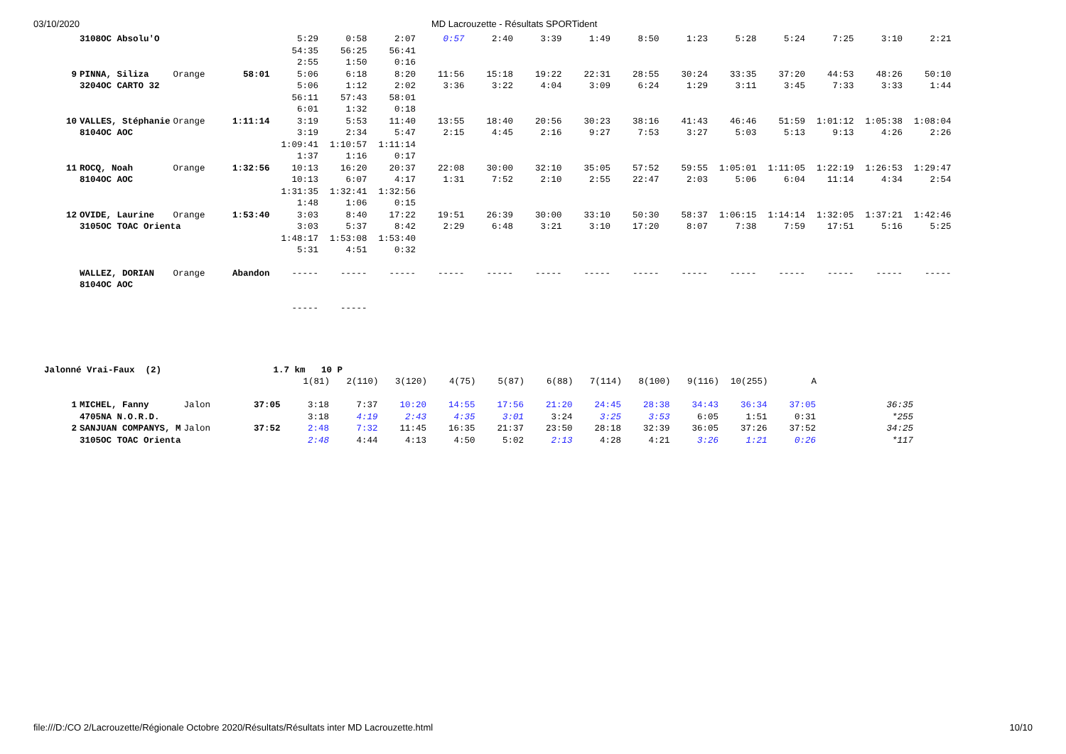03/10/2020 MD Lacrouzette - Résultats SPORTident
| | 3108OC Absolu'O | | | 5:29 | 0:58 | 2:07 | 0:57 | 2:40 | 3:39 | 1:49 | 8:50 | 1:23 | 5:28 | 5:24 | 7:25 | 3:10 | 2:21 |
| | | | | 54:35 | 56:25 | 56:41 | | | | | | | | | | | |
| | | | | 2:55 | 1:50 | 0:16 | | | | | | | | | | | |
| 9 | PINNA, Siliza | Orange | 58:01 | 5:06 | 6:18 | 8:20 | 11:56 | 15:18 | 19:22 | 22:31 | 28:55 | 30:24 | 33:35 | 37:20 | 44:53 | 48:26 | 50:10 |
| | 3204OC CARTO 32 | | | 5:06 | 1:12 | 2:02 | 3:36 | 3:22 | 4:04 | 3:09 | 6:24 | 1:29 | 3:11 | 3:45 | 7:33 | 3:33 | 1:44 |
| | | | | 56:11 | 57:43 | 58:01 | | | | | | | | | | | |
| | | | | 6:01 | 1:32 | 0:18 | | | | | | | | | | | |
| 10 | VALLES, Stéphanie | Orange | 1:11:14 | 3:19 | 5:53 | 11:40 | 13:55 | 18:40 | 20:56 | 30:23 | 38:16 | 41:43 | 46:46 | 51:59 | 1:01:12 | 1:05:38 | 1:08:04 |
| | 8104OC AOC | | | 3:19 | 2:34 | 5:47 | 2:15 | 4:45 | 2:16 | 9:27 | 7:53 | 3:27 | 5:03 | 5:13 | 9:13 | 4:26 | 2:26 |
| | | | | 1:09:41 | 1:10:57 | 1:11:14 | | | | | | | | | | | |
| | | | | 1:37 | 1:16 | 0:17 | | | | | | | | | | | |
| 11 | ROCQ, Noah | Orange | 1:32:56 | 10:13 | 16:20 | 20:37 | 22:08 | 30:00 | 32:10 | 35:05 | 57:52 | 59:55 | 1:05:01 | 1:11:05 | 1:22:19 | 1:26:53 | 1:29:47 |
| | 8104OC AOC | | | 10:13 | 6:07 | 4:17 | 1:31 | 7:52 | 2:10 | 2:55 | 22:47 | 2:03 | 5:06 | 6:04 | 11:14 | 4:34 | 2:54 |
| | | | | 1:31:35 | 1:32:41 | 1:32:56 | | | | | | | | | | | |
| | | | | 1:48 | 1:06 | 0:15 | | | | | | | | | | | |
| 12 | OVIDE, Laurine | Orange | 1:53:40 | 3:03 | 8:40 | 17:22 | 19:51 | 26:39 | 30:00 | 33:10 | 50:30 | 58:37 | 1:06:15 | 1:14:14 | 1:32:05 | 1:37:21 | 1:42:46 |
| | 3105OC TOAC Orienta | | | 3:03 | 5:37 | 8:42 | 2:29 | 6:48 | 3:21 | 3:10 | 17:20 | 8:07 | 7:38 | 7:59 | 17:51 | 5:16 | 5:25 |
| | | | | 1:48:17 | 1:53:08 | 1:53:40 | | | | | | | | | | | |
| | | | | 5:31 | 4:51 | 0:32 | | | | | | | | | | | |
| | WALLEZ, DORIAN | Orange | Abandon | ----- | ----- | ----- | ----- | ----- | ----- | ----- | ----- | ----- | ----- | ----- | ----- | ----- | ----- |
| | 8104OC AOC | | | | | | | | | | | | | | | | |
| | | | | ----- | ----- | | | | | | | | | | | | |
| Jalonné Vrai-Faux (2) 1.7 km 10 P | | | | | | | | | | | | | | | | |
| | | | | 1(81) | 2(110) | 3(120) | 4(75) | 5(87) | 6(88) | 7(114) | 8(100) | 9(116) | 10(255) | A | | |
| 1 | MICHEL, Fanny | Jalon | 37:05 | 3:18 | 7:37 | 10:20 | 14:55 | 17:56 | 21:20 | 24:45 | 28:38 | 34:43 | 36:34 | 37:05 | | 36:35 |
| | 4705NA N.O.R.D. | | | 3:18 | 4:19 | 2:43 | 4:35 | 3:01 | 3:24 | 3:25 | 3:53 | 6:05 | 1:51 | 0:31 | | *255 |
| 2 | SANJUAN COMPANYS, M | Jalon | 37:52 | 2:48 | 7:32 | 11:45 | 16:35 | 21:37 | 23:50 | 28:18 | 32:39 | 36:05 | 37:26 | 37:52 | | 34:25 |
| | 3105OC TOAC Orienta | | | 2:48 | 4:44 | 4:13 | 4:50 | 5:02 | 2:13 | 4:28 | 4:21 | 3:26 | 1:21 | 0:26 | | *117 |
file:///D:/CO 2/Lacrouzette/Régionale Octobre 2020/Résultats/Résultats inter MD Lacrouzette.html
10/10